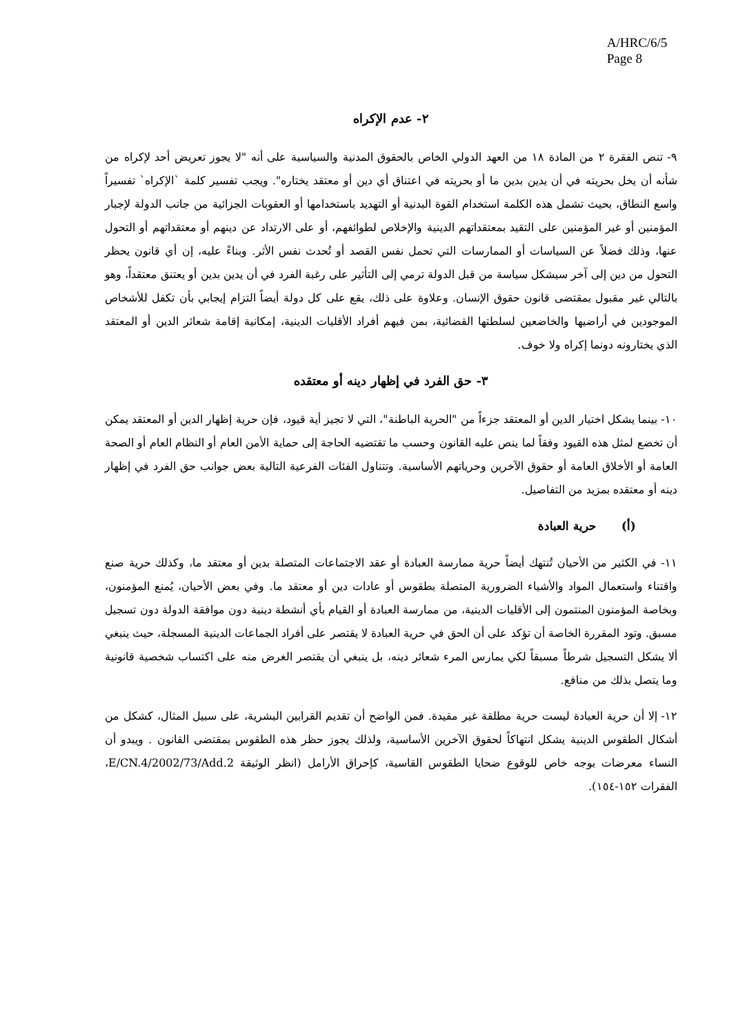A/HRC/6/5
Page 8
٢- عدم الإكراه
٩- تنص الفقرة ٢ من المادة ١٨ من العهد الدولي الخاص بالحقوق المدنية والسياسية على أنه "لا يجوز تعريض أحد لإكراه من شأنه أن يخل بحريته في أن يدين بدين ما أو بحريته في اعتناق أي دين أو معتقد يختاره". ويجب تفسير كلمة `الإكراه` تفسيراً واسع النطاق، بحيث تشمل هذه الكلمة استخدام القوة البدنية أو التهديد باستخدامها أو العقوبات الجزائية من جانب الدولة لإجبار المؤمنين أو غير المؤمنين على التقيد بمعتقداتهم الدينية والإخلاص لطوائفهم، أو على الارتداد عن دينهم أو معتقداتهم أو التحول عنها، وذلك فضلاً عن السياسات أو الممارسات التي تحمل نفس القصد أو تُحدث نفس الأثر. وبناءً عليه، إن أي قانون يحظر التحول من دين إلى آخر سيشكل سياسة من قبل الدولة ترمي إلى التأثير على رغبة الفرد في أن يدين بدين أو يعتنق معتقداً، وهو بالتالي غير مقبول بمقتضى قانون حقوق الإنسان. وعلاوة على ذلك، يقع على كل دولة أيضاً التزام إيجابي بأن تكفل للأشخاص الموجودين في أراضيها والخاضعين لسلطتها القضائية، بمن فيهم أفراد الأقليات الدينية، إمكانية إقامة شعائر الدين أو المعتقد الذي يختارونه دونما إكراه ولا خوف.
٣- حق الفرد في إظهار دينه أو معتقده
١٠- بينما يشكل اختيار الدين أو المعتقد جزءاً من "الحرية الباطنة"، التي لا تجيز أية قيود، فإن حرية إظهار الدين أو المعتقد يمكن أن تخضع لمثل هذه القيود وفقاً لما ينص عليه القانون وحسب ما تقتضيه الحاجة إلى حماية الأمن العام أو النظام العام أو الصحة العامة أو الأخلاق العامة أو حقوق الآخرين وحرياتهم الأساسية. وتتناول الفئات الفرعية التالية بعض جوانب حق الفرد في إظهار دينه أو معتقده بمزيد من التفاصيل.
(أ) حرية العبادة
١١- في الكثير من الأحيان تُنتهك أيضاً حرية ممارسة العبادة أو عقد الاجتماعات المتصلة بدين أو معتقد ما، وكذلك حرية صنع واقتناء واستعمال المواد والأشياء الضرورية المتصلة بطقوس أو عادات دين أو معتقد ما. وفي بعض الأحيان، يُمنع المؤمنون، وبخاصة المؤمنون المنتمون إلى الأقليات الدينية، من ممارسة العبادة أو القيام بأي أنشطة دينية دون موافقة الدولة دون تسجيل مسبق. وتود المقررة الخاصة أن تؤكد على أن الحق في حرية العبادة لا يقتصر على أفراد الجماعات الدينية المسجلة، حيث ينبغي ألا يشكل التسجيل شرطاً مسبقاً لكي يمارس المرء شعائر دينه، بل ينبغي أن يقتصر الغرض منه على اكتساب شخصية قانونية وما يتصل بذلك من منافع.
١٢- إلا أن حرية العبادة ليست حرية مطلقة غير مقيدة. فمن الواضح أن تقديم القرابين البشرية، على سبيل المثال، كشكل من أشكال الطقوس الدينية يشكل انتهاكاً لحقوق الآخرين الأساسية، ولذلك يجوز حظر هذه الطقوس بمقتضى القانون . ويبدو أن النساء معرضات بوجه خاص للوقوع ضحايا الطقوس القاسية، كإحراق الأرامل (انظر الوثيقة E/CN.4/2002/73/Add.2، الفقرات ١٥٢-١٥٤).